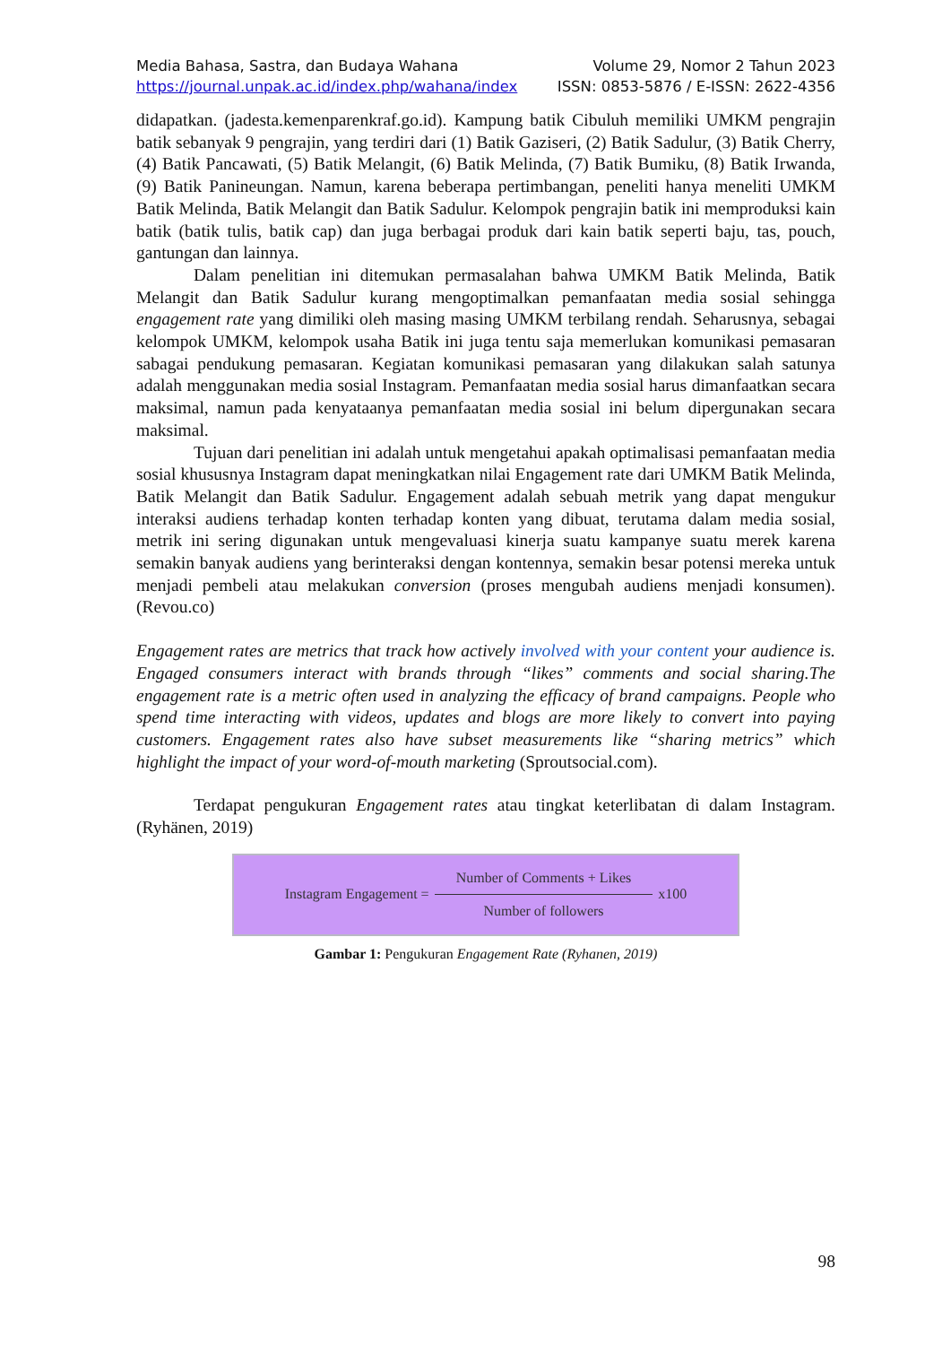Media Bahasa, Sastra, dan Budaya Wahana Volume 29, Nomor 2 Tahun 2023
https://journal.unpak.ac.id/index.php/wahana/index ISSN: 0853-5876 / E-ISSN: 2622-4356
didapatkan. (jadesta.kemenparenkraf.go.id). Kampung batik Cibuluh memiliki UMKM pengrajin batik sebanyak 9 pengrajin, yang terdiri dari (1) Batik Gaziseri, (2) Batik Sadulur, (3) Batik Cherry, (4) Batik Pancawati, (5) Batik Melangit, (6) Batik Melinda, (7) Batik Bumiku, (8) Batik Irwanda, (9) Batik Panineungan. Namun, karena beberapa pertimbangan, peneliti hanya meneliti UMKM Batik Melinda, Batik Melangit dan Batik Sadulur. Kelompok pengrajin batik ini memproduksi kain batik (batik tulis, batik cap) dan juga berbagai produk dari kain batik seperti baju, tas, pouch, gantungan dan lainnya.
Dalam penelitian ini ditemukan permasalahan bahwa UMKM Batik Melinda, Batik Melangit dan Batik Sadulur kurang mengoptimalkan pemanfaatan media sosial sehingga engagement rate yang dimiliki oleh masing masing UMKM terbilang rendah. Seharusnya, sebagai kelompok UMKM, kelompok usaha Batik ini juga tentu saja memerlukan komunikasi pemasaran sabagai pendukung pemasaran. Kegiatan komunikasi pemasaran yang dilakukan salah satunya adalah menggunakan media sosial Instagram. Pemanfaatan media sosial harus dimanfaatkan secara maksimal, namun pada kenyataanya pemanfaatan media sosial ini belum dipergunakan secara maksimal.
Tujuan dari penelitian ini adalah untuk mengetahui apakah optimalisasi pemanfaatan media sosial khususnya Instagram dapat meningkatkan nilai Engagement rate dari UMKM Batik Melinda, Batik Melangit dan Batik Sadulur. Engagement adalah sebuah metrik yang dapat mengukur interaksi audiens terhadap konten terhadap konten yang dibuat, terutama dalam media sosial, metrik ini sering digunakan untuk mengevaluasi kinerja suatu kampanye suatu merek karena semakin banyak audiens yang berinteraksi dengan kontennya, semakin besar potensi mereka untuk menjadi pembeli atau melakukan conversion (proses mengubah audiens menjadi konsumen). (Revou.co)
Engagement rates are metrics that track how actively involved with your content your audience is. Engaged consumers interact with brands through “likes” comments and social sharing.The engagement rate is a metric often used in analyzing the efficacy of brand campaigns. People who spend time interacting with videos, updates and blogs are more likely to convert into paying customers. Engagement rates also have subset measurements like “sharing metrics” which highlight the impact of your word-of-mouth marketing (Sproutsocial.com).
Terdapat pengukuran Engagement rates atau tingkat keterlibatan di dalam Instagram. (Ryhänen, 2019)
Instagram Engagement = Number of Comments + Likes Number of followers x100
Gambar 1: Pengukuran Engagement Rate (Ryhanen, 2019)
98